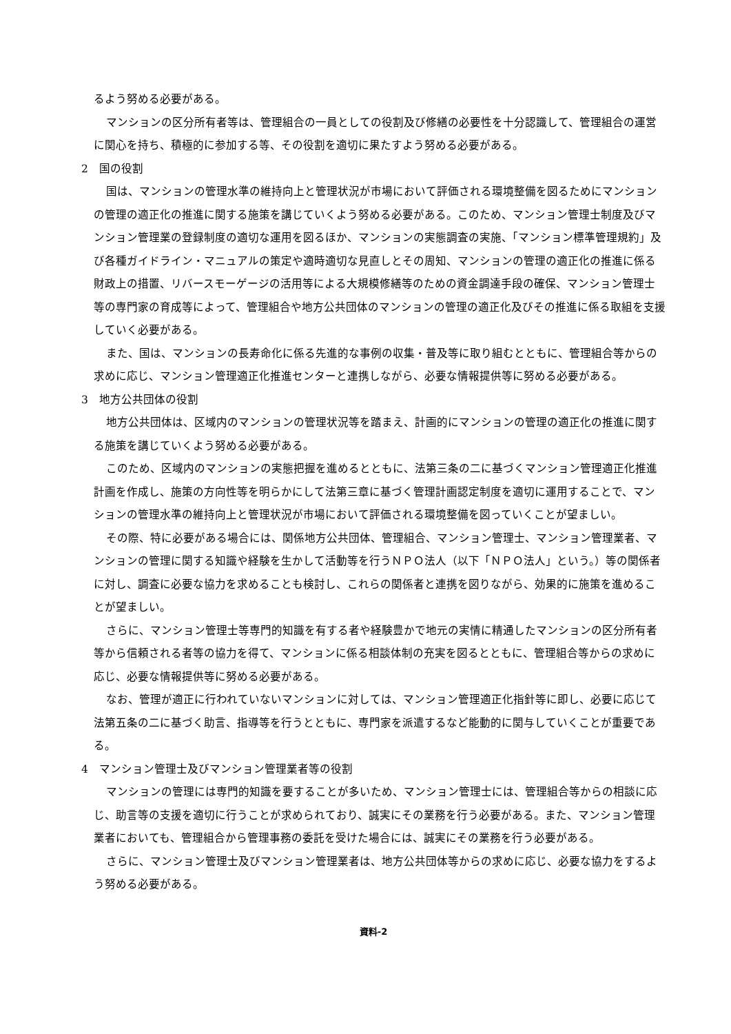るよう努める必要がある。
マンションの区分所有者等は、管理組合の一員としての役割及び修繕の必要性を十分認識して、管理組合の運営に関心を持ち、積極的に参加する等、その役割を適切に果たすよう努める必要がある。
2　国の役割
国は、マンションの管理水準の維持向上と管理状況が市場において評価される環境整備を図るためにマンションの管理の適正化の推進に関する施策を講じていくよう努める必要がある。このため、マンション管理士制度及びマンション管理業の登録制度の適切な運用を図るほか、マンションの実態調査の実施、「マンション標準管理規約」及び各種ガイドライン・マニュアルの策定や適時適切な見直しとその周知、マンションの管理の適正化の推進に係る財政上の措置、リバースモーゲージの活用等による大規模修繕等のための資金調達手段の確保、マンション管理士等の専門家の育成等によって、管理組合や地方公共団体のマンションの管理の適正化及びその推進に係る取組を支援していく必要がある。
また、国は、マンションの長寿命化に係る先進的な事例の収集・普及等に取り組むとともに、管理組合等からの求めに応じ、マンション管理適正化推進センターと連携しながら、必要な情報提供等に努める必要がある。
3　地方公共団体の役割
地方公共団体は、区域内のマンションの管理状況等を踏まえ、計画的にマンションの管理の適正化の推進に関する施策を講じていくよう努める必要がある。
このため、区域内のマンションの実態把握を進めるとともに、法第三条の二に基づくマンション管理適正化推進計画を作成し、施策の方向性等を明らかにして法第三章に基づく管理計画認定制度を適切に運用することで、マンションの管理水準の維持向上と管理状況が市場において評価される環境整備を図っていくことが望ましい。
その際、特に必要がある場合には、関係地方公共団体、管理組合、マンション管理士、マンション管理業者、マンションの管理に関する知識や経験を生かして活動等を行うＮＰＯ法人（以下「ＮＰＯ法人」という。）等の関係者に対し、調査に必要な協力を求めることも検討し、これらの関係者と連携を図りながら、効果的に施策を進めることが望ましい。
さらに、マンション管理士等専門的知識を有する者や経験豊かで地元の実情に精通したマンションの区分所有者等から信頼される者等の協力を得て、マンションに係る相談体制の充実を図るとともに、管理組合等からの求めに応じ、必要な情報提供等に努める必要がある。
なお、管理が適正に行われていないマンションに対しては、マンション管理適正化指針等に即し、必要に応じて法第五条の二に基づく助言、指導等を行うとともに、専門家を派遣するなど能動的に関与していくことが重要である。
4　マンション管理士及びマンション管理業者等の役割
マンションの管理には専門的知識を要することが多いため、マンション管理士には、管理組合等からの相談に応じ、助言等の支援を適切に行うことが求められており、誠実にその業務を行う必要がある。また、マンション管理業者においても、管理組合から管理事務の委託を受けた場合には、誠実にその業務を行う必要がある。
さらに、マンション管理士及びマンション管理業者は、地方公共団体等からの求めに応じ、必要な協力をするよう努める必要がある。
資料-2